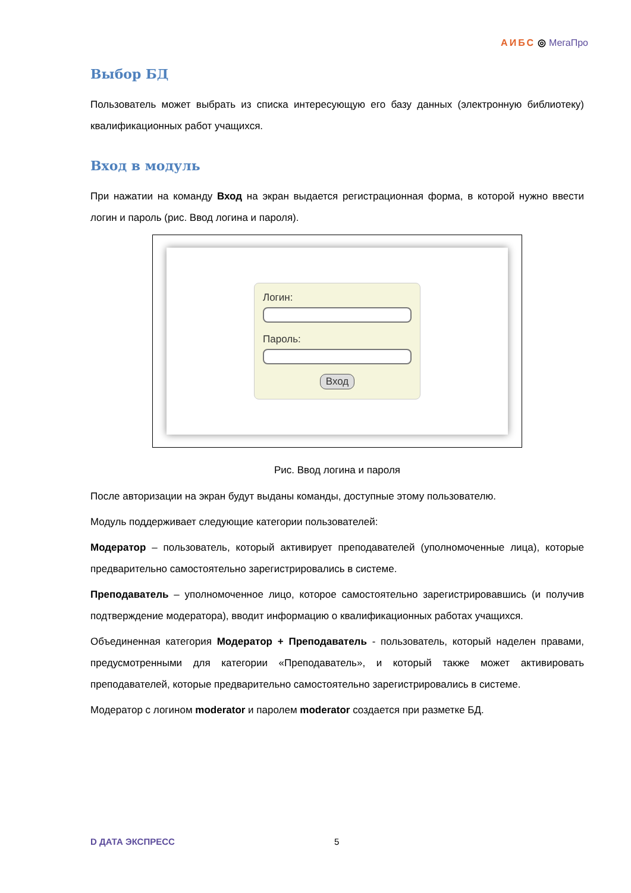АИБС ◎ МегаПро
Выбор БД
Пользователь может выбрать из списка интересующую его базу данных (электронную библиотеку) квалификационных работ учащихся.
Вход в модуль
При нажатии на команду Вход на экран выдается регистрационная форма, в которой нужно ввести логин и пароль (рис. Ввод логина и пароля).
Логин:
Пароль:
Вход
Рис. Ввод логина и пароля
После авторизации на экран будут выданы команды, доступные этому пользователю.
Модуль поддерживает следующие категории пользователей:
Модератор – пользователь, который активирует преподавателей (уполномоченные лица), которые предварительно самостоятельно зарегистрировались в системе.
Преподаватель – уполномоченное лицо, которое самостоятельно зарегистрировавшись (и получив подтверждение модератора), вводит информацию о квалификационных работах учащихся.
Объединенная категория Модератор + Преподаватель - пользователь, который наделен правами, предусмотренными для категории «Преподаватель», и который также может активировать преподавателей, которые предварительно самостоятельно зарегистрировались в системе.
Модератор с логином moderator и паролем moderator создается при разметке БД.
D ДАТА ЭКСПРЕСС 5